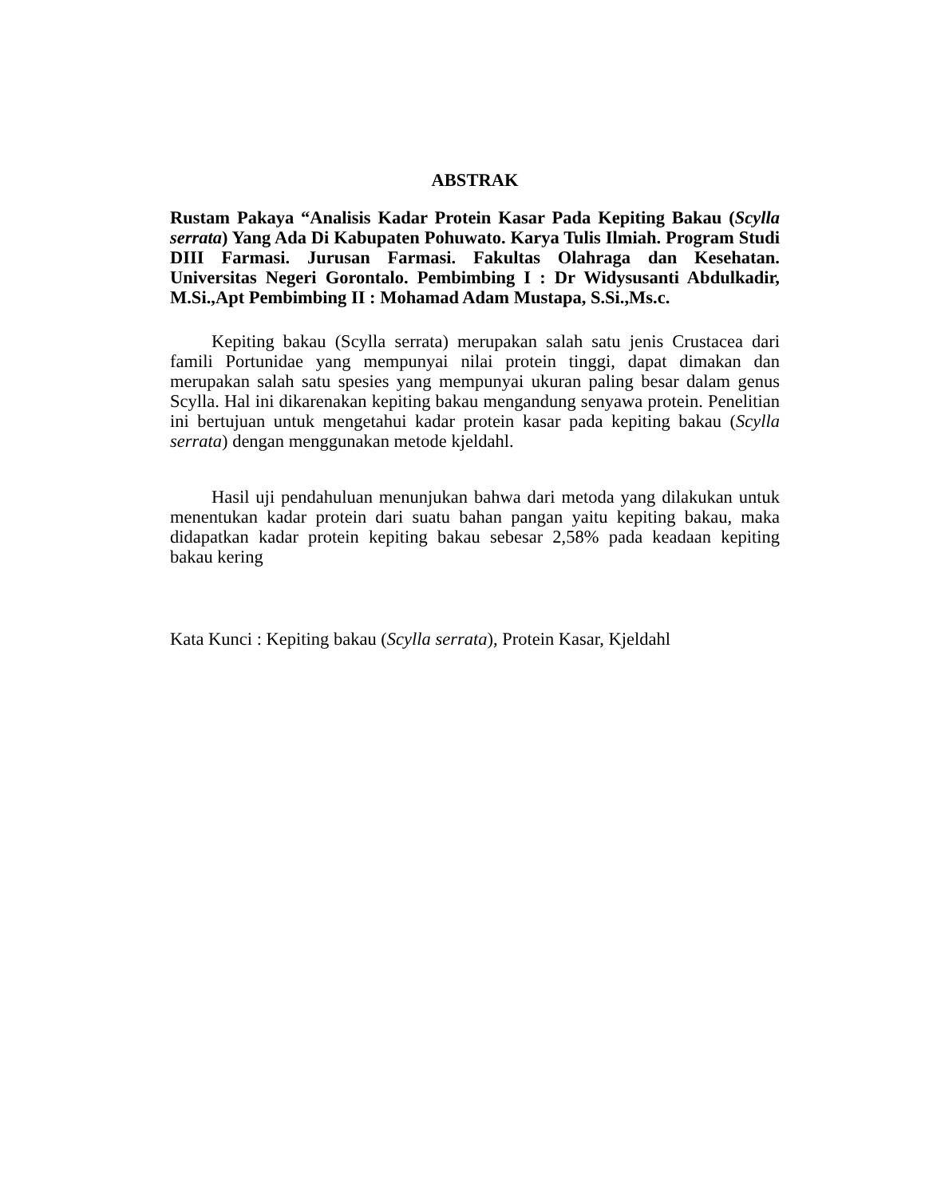ABSTRAK
Rustam Pakaya “Analisis Kadar Protein Kasar Pada Kepiting Bakau (Scylla serrata) Yang Ada Di Kabupaten Pohuwato. Karya Tulis Ilmiah. Program Studi DIII Farmasi. Jurusan Farmasi. Fakultas Olahraga dan Kesehatan. Universitas Negeri Gorontalo. Pembimbing I : Dr Widysusanti Abdulkadir, M.Si.,Apt Pembimbing II : Mohamad Adam Mustapa, S.Si.,Ms.c.
Kepiting bakau (Scylla serrata) merupakan salah satu jenis Crustacea dari famili Portunidae yang mempunyai nilai protein tinggi, dapat dimakan dan merupakan salah satu spesies yang mempunyai ukuran paling besar dalam genus Scylla. Hal ini dikarenakan kepiting bakau mengandung senyawa protein. Penelitian ini bertujuan untuk mengetahui kadar protein kasar pada kepiting bakau (Scylla serrata) dengan menggunakan metode kjeldahl.
Hasil uji pendahuluan menunjukan bahwa dari metoda yang dilakukan untuk menentukan kadar protein dari suatu bahan pangan yaitu kepiting bakau, maka didapatkan kadar protein kepiting bakau sebesar 2,58% pada keadaan kepiting bakau kering
Kata Kunci : Kepiting bakau (Scylla serrata), Protein Kasar, Kjeldahl